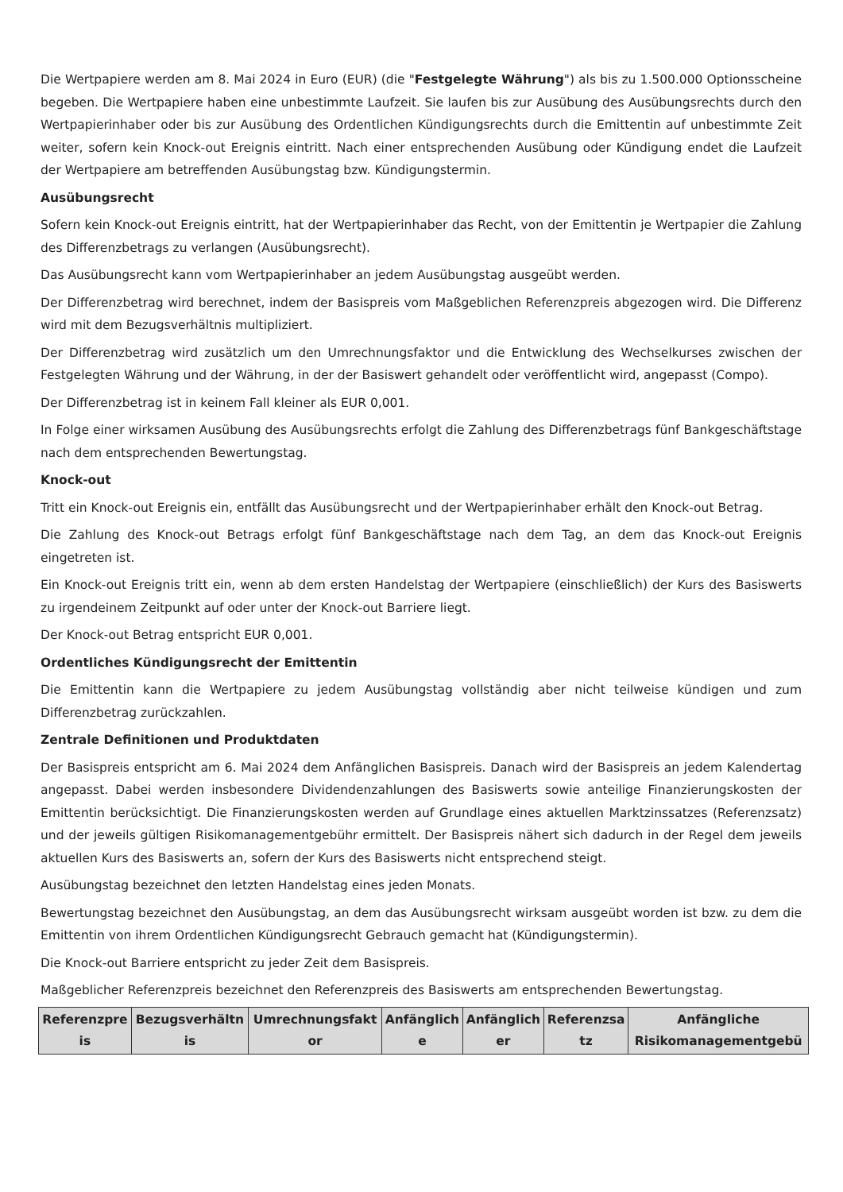Die Wertpapiere werden am 8. Mai 2024 in Euro (EUR) (die "Festgelegte Währung") als bis zu 1.500.000 Optionsscheine begeben. Die Wertpapiere haben eine unbestimmte Laufzeit. Sie laufen bis zur Ausübung des Ausübungsrechts durch den Wertpapierinhaber oder bis zur Ausübung des Ordentlichen Kündigungsrechts durch die Emittentin auf unbestimmte Zeit weiter, sofern kein Knock-out Ereignis eintritt. Nach einer entsprechenden Ausübung oder Kündigung endet die Laufzeit der Wertpapiere am betreffenden Ausübungstag bzw. Kündigungstermin.
Ausübungsrecht
Sofern kein Knock-out Ereignis eintritt, hat der Wertpapierinhaber das Recht, von der Emittentin je Wertpapier die Zahlung des Differenzbetrags zu verlangen (Ausübungsrecht).
Das Ausübungsrecht kann vom Wertpapierinhaber an jedem Ausübungstag ausgeübt werden.
Der Differenzbetrag wird berechnet, indem der Basispreis vom Maßgeblichen Referenzpreis abgezogen wird. Die Differenz wird mit dem Bezugsverhältnis multipliziert.
Der Differenzbetrag wird zusätzlich um den Umrechnungsfaktor und die Entwicklung des Wechselkurses zwischen der Festgelegten Währung und der Währung, in der der Basiswert gehandelt oder veröffentlicht wird, angepasst (Compo).
Der Differenzbetrag ist in keinem Fall kleiner als EUR 0,001.
In Folge einer wirksamen Ausübung des Ausübungsrechts erfolgt die Zahlung des Differenzbetrags fünf Bankgeschäftstage nach dem entsprechenden Bewertungstag.
Knock-out
Tritt ein Knock-out Ereignis ein, entfällt das Ausübungsrecht und der Wertpapierinhaber erhält den Knock-out Betrag.
Die Zahlung des Knock-out Betrags erfolgt fünf Bankgeschäftstage nach dem Tag, an dem das Knock-out Ereignis eingetreten ist.
Ein Knock-out Ereignis tritt ein, wenn ab dem ersten Handelstag der Wertpapiere (einschließlich) der Kurs des Basiswerts zu irgendeinem Zeitpunkt auf oder unter der Knock-out Barriere liegt.
Der Knock-out Betrag entspricht EUR 0,001.
Ordentliches Kündigungsrecht der Emittentin
Die Emittentin kann die Wertpapiere zu jedem Ausübungstag vollständig aber nicht teilweise kündigen und zum Differenzbetrag zurückzahlen.
Zentrale Definitionen und Produktdaten
Der Basispreis entspricht am 6. Mai 2024 dem Anfänglichen Basispreis. Danach wird der Basispreis an jedem Kalendertag angepasst. Dabei werden insbesondere Dividendenzahlungen des Basiswerts sowie anteilige Finanzierungskosten der Emittentin berücksichtigt. Die Finanzierungskosten werden auf Grundlage eines aktuellen Marktzinssatzes (Referenzsatz) und der jeweils gültigen Risikomanagementgebühr ermittelt. Der Basispreis nähert sich dadurch in der Regel dem jeweils aktuellen Kurs des Basiswerts an, sofern der Kurs des Basiswerts nicht entsprechend steigt.
Ausübungstag bezeichnet den letzten Handelstag eines jeden Monats.
Bewertungstag bezeichnet den Ausübungstag, an dem das Ausübungsrecht wirksam ausgeübt worden ist bzw. zu dem die Emittentin von ihrem Ordentlichen Kündigungsrecht Gebrauch gemacht hat (Kündigungstermin).
Die Knock-out Barriere entspricht zu jeder Zeit dem Basispreis.
Maßgeblicher Referenzpreis bezeichnet den Referenzpreis des Basiswerts am entsprechenden Bewertungstag.
| Referenzpre is | Bezugsverhältn is | Umrechnungsfakt or | Anfänglich e | Anfänglich er | Referenzsa tz | Anfängliche Risikomanagementgebü |
| --- | --- | --- | --- | --- | --- | --- |